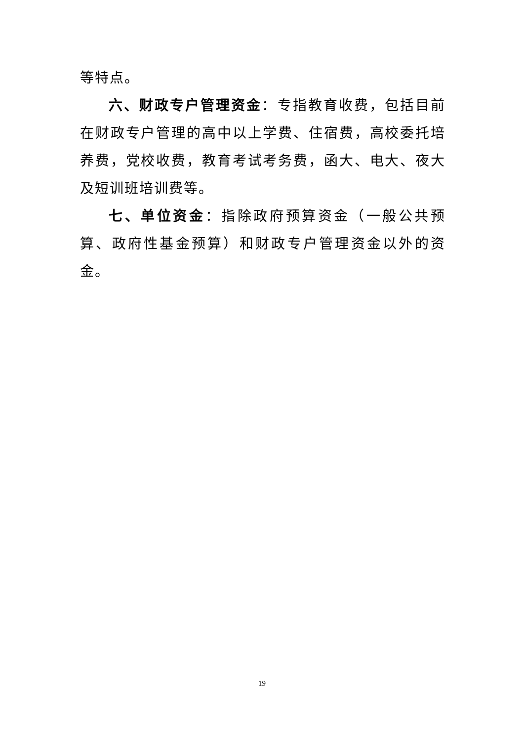等特点。
六、财政专户管理资金：专指教育收费，包括目前在财政专户管理的高中以上学费、住宿费，高校委托培养费，党校收费，教育考试考务费，函大、电大、夜大及短训班培训费等。
七、单位资金：指除政府预算资金（一般公共预算、政府性基金预算）和财政专户管理资金以外的资金。
19